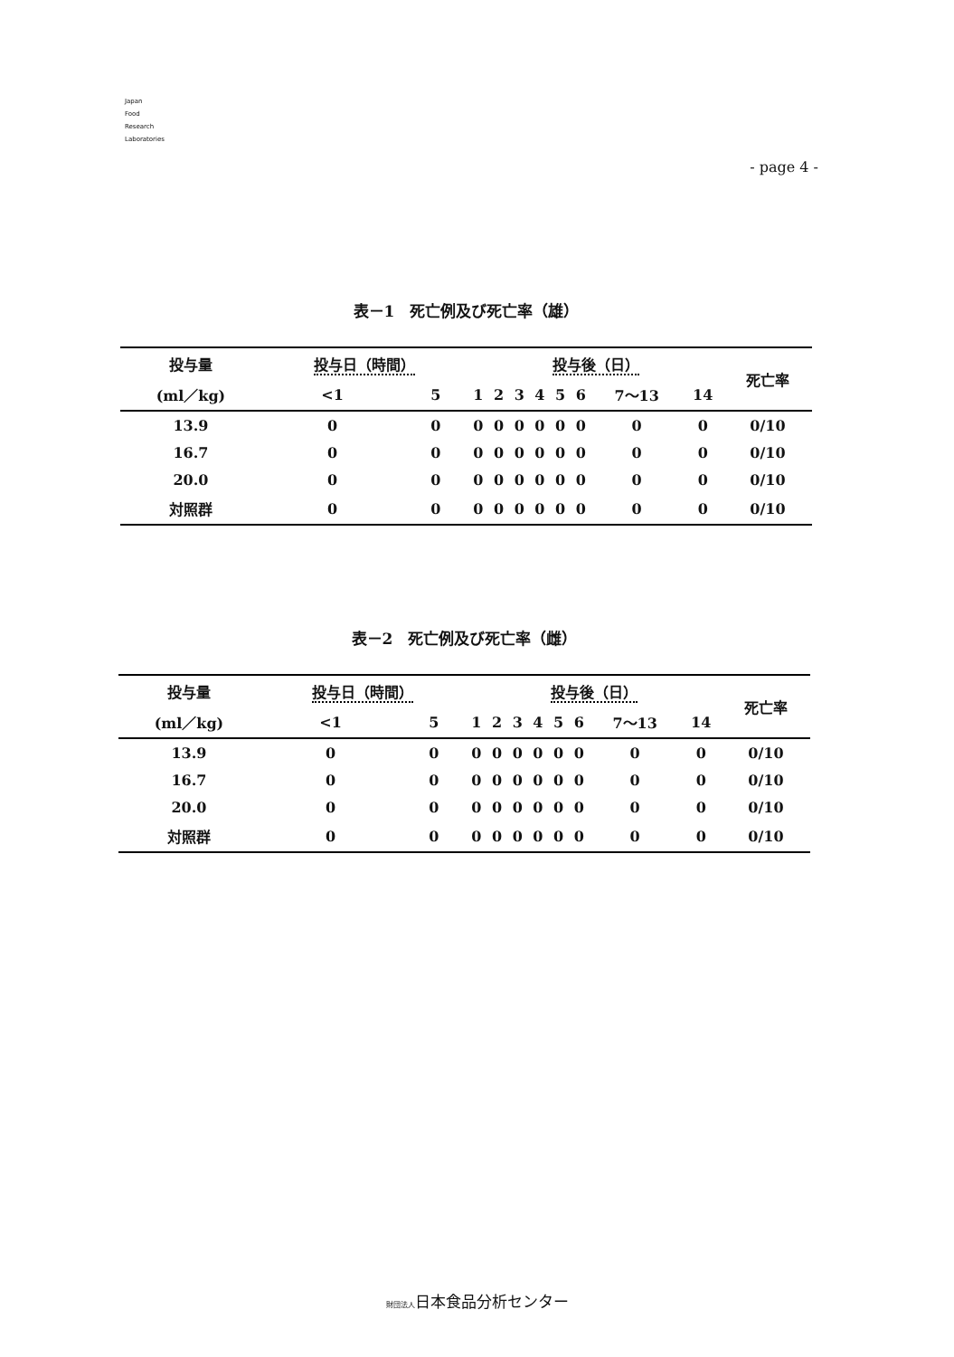Japan
Food
Research
Laboratories
- page 4 -
表－1　死亡例及び死亡率（雄）
| 投与量 | 投与日（時間） | | | 投与後（日） | | | | | | | | 死亡率 |
| --- | --- | --- | --- | --- | --- | --- | --- | --- | --- | --- | --- | --- |
| (ml／kg) | <1 | 5 | | 1 | 2 | 3 | 4 | 5 | 6 | 7～13 | 14 | |
| 13.9 | 0 | 0 | | 0 | 0 | 0 | 0 | 0 | 0 | 0 | 0 | 0/10 |
| 16.7 | 0 | 0 | | 0 | 0 | 0 | 0 | 0 | 0 | 0 | 0 | 0/10 |
| 20.0 | 0 | 0 | | 0 | 0 | 0 | 0 | 0 | 0 | 0 | 0 | 0/10 |
| 対照群 | 0 | 0 | | 0 | 0 | 0 | 0 | 0 | 0 | 0 | 0 | 0/10 |
表－2　死亡例及び死亡率（雌）
| 投与量 | 投与日（時間） | | | 投与後（日） | | | | | | | | 死亡率 |
| --- | --- | --- | --- | --- | --- | --- | --- | --- | --- | --- | --- | --- |
| (ml／kg) | <1 | 5 | | 1 | 2 | 3 | 4 | 5 | 6 | 7～13 | 14 | |
| 13.9 | 0 | 0 | | 0 | 0 | 0 | 0 | 0 | 0 | 0 | 0 | 0/10 |
| 16.7 | 0 | 0 | | 0 | 0 | 0 | 0 | 0 | 0 | 0 | 0 | 0/10 |
| 20.0 | 0 | 0 | | 0 | 0 | 0 | 0 | 0 | 0 | 0 | 0 | 0/10 |
| 対照群 | 0 | 0 | | 0 | 0 | 0 | 0 | 0 | 0 | 0 | 0 | 0/10 |
財団法人日本食品分析センター